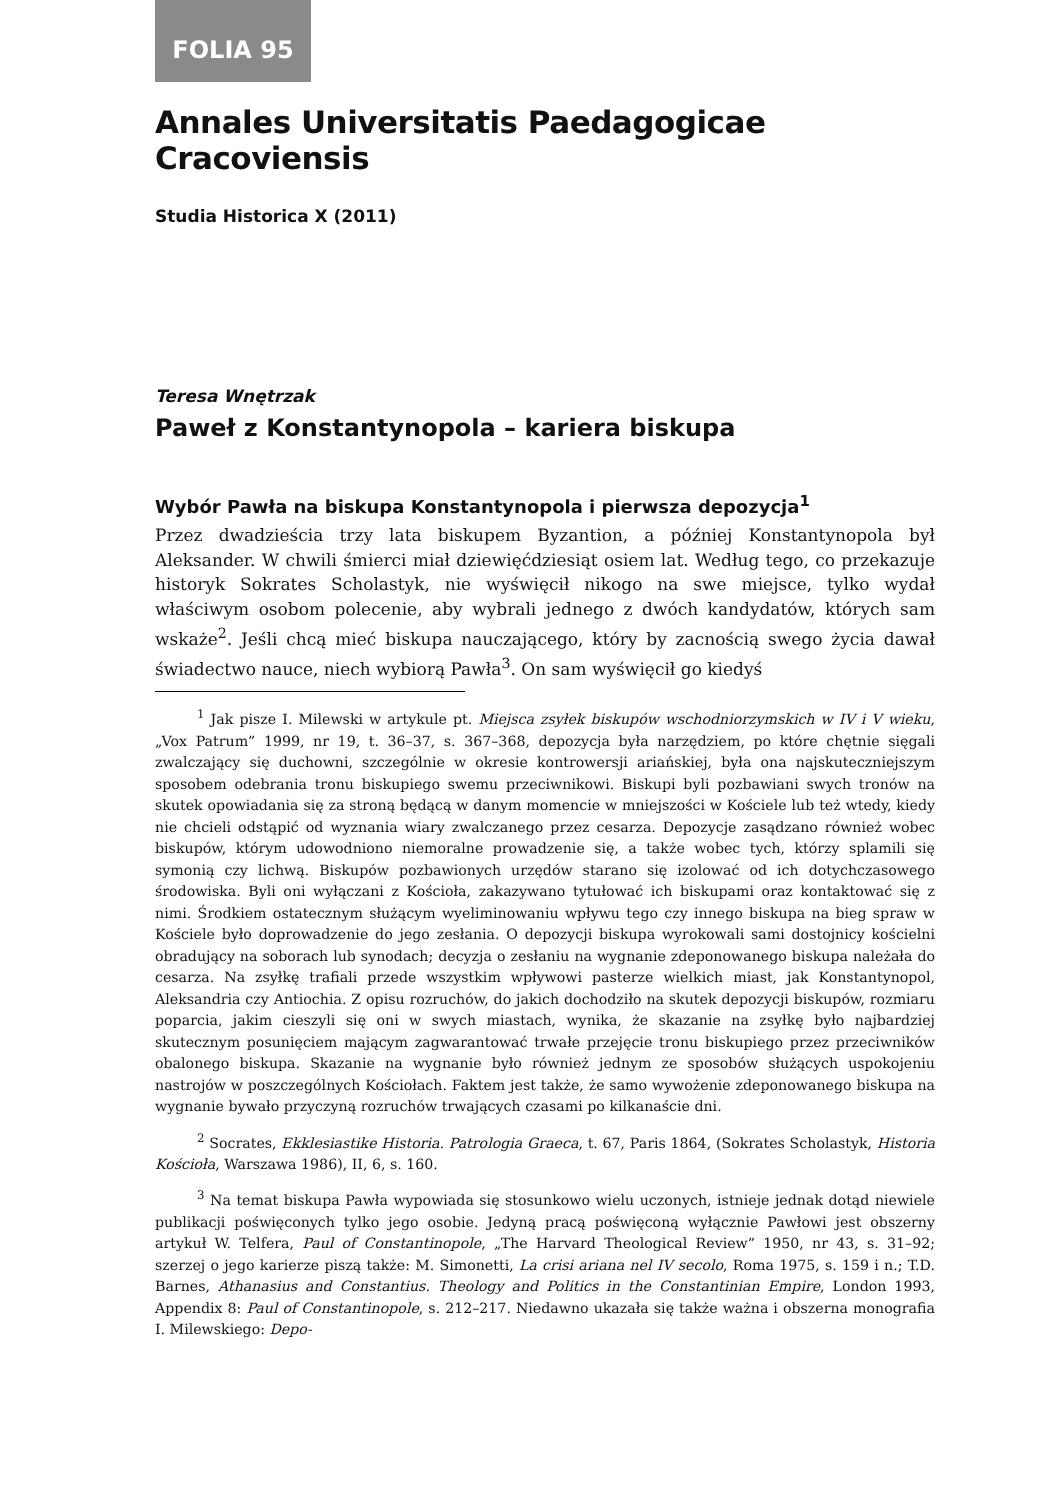FOLIA 95
Annales Universitatis Paedagogicae Cracoviensis
Studia Historica X (2011)
Teresa Wnętrzak
Paweł z Konstantynopola – kariera biskupa
Wybór Pawła na biskupa Konstantynopola i pierwsza depozycja<sup>1</sup>
Przez dwadzieścia trzy lata biskupem Byzantion, a później Konstantynopola był Aleksander. W chwili śmierci miał dziewięćdziesiąt osiem lat. Według tego, co przekazuje historyk Sokrates Scholastyk, nie wyświęcił nikogo na swe miejsce, tylko wydał właściwym osobom polecenie, aby wybrali jednego z dwóch kandydatów, których sam wskaże<sup>2</sup>. Jeśli chcą mieć biskupa nauczającego, który by zacnością swego życia dawał świadectwo nauce, niech wybiorą Pawła<sup>3</sup>. On sam wyświęcił go kiedyś
<sup>1</sup> Jak pisze I. Milewski w artykule pt. Miejsca zsyłek biskupów wschodniorzymskich w IV i V wieku, „Vox Patrum” 1999, nr 19, t. 36–37, s. 367–368, depozycja była narzędziem, po które chętnie sięgali zwalczający się duchowni, szczególnie w okresie kontrowersji ariańskiej, była ona najskuteczniejszym sposobem odebrania tronu biskupiego swemu przeciwnikowi. Biskupi byli pozbawiani swych tronów na skutek opowiadania się za stroną będącą w danym momencie w mniejszości w Kościele lub też wtedy, kiedy nie chcieli odstąpić od wyznania wiary zwalczanego przez cesarza. Depozycje zasądzano również wobec biskupów, którym udowodniono niemoralne prowadzenie się, a także wobec tych, którzy splamili się symonią czy lichwą. Biskupów pozbawionych urzędów starano się izolować od ich dotychczasowego środowiska. Byli oni wyłączani z Kościoła, zakazywano tytułować ich biskupami oraz kontaktować się z nimi. Środkiem ostatecznym służącym wyeliminowaniu wpływu tego czy innego biskupa na bieg spraw w Kościele było doprowadzenie do jego zesłania. O depozycji biskupa wyrokowali sami dostojnicy kościelni obradujący na soborach lub synodach; decyzja o zesłaniu na wygnanie zdeponowanego biskupa należała do cesarza. Na zsyłkę trafiali przede wszystkim wpływowi pasterze wielkich miast, jak Konstantynopol, Aleksandria czy Antiochia. Z opisu rozruchów, do jakich dochodziło na skutek depozycji biskupów, rozmiaru poparcia, jakim cieszyli się oni w swych miastach, wynika, że skazanie na zsyłkę było najbardziej skutecznym posunięciem mającym zagwarantować trwałe przejęcie tronu biskupiego przez przeciwników obalonego biskupa. Skazanie na wygnanie było również jednym ze sposobów służących uspokojeniu nastrojów w poszczególnych Kościołach. Faktem jest także, że samo wywożenie zdeponowanego biskupa na wygnanie bywało przyczyną rozruchów trwających czasami po kilkanaście dni.
<sup>2</sup> Socrates, Ekklesiastike Historia. Patrologia Graeca, t. 67, Paris 1864, (Sokrates Scholastyk, Historia Kościoła, Warszawa 1986), II, 6, s. 160.
<sup>3</sup> Na temat biskupa Pawła wypowiada się stosunkowo wielu uczonych, istnieje jednak dotąd niewiele publikacji poświęconych tylko jego osobie. Jedyną pracą poświęconą wyłącznie Pawłowi jest obszerny artykuł W. Telfera, Paul of Constantinopole, „The Harvard Theological Review” 1950, nr 43, s. 31–92; szerzej o jego karierze piszą także: M. Simonetti, La crisi ariana nel IV secolo, Roma 1975, s. 159 i n.; T.D. Barnes, Athanasius and Constantius. Theology and Politics in the Constantinian Empire, London 1993, Appendix 8: Paul of Constantinopole, s. 212–217. Niedawno ukazała się także ważna i obszerna monografia I. Milewskiego: Depo-